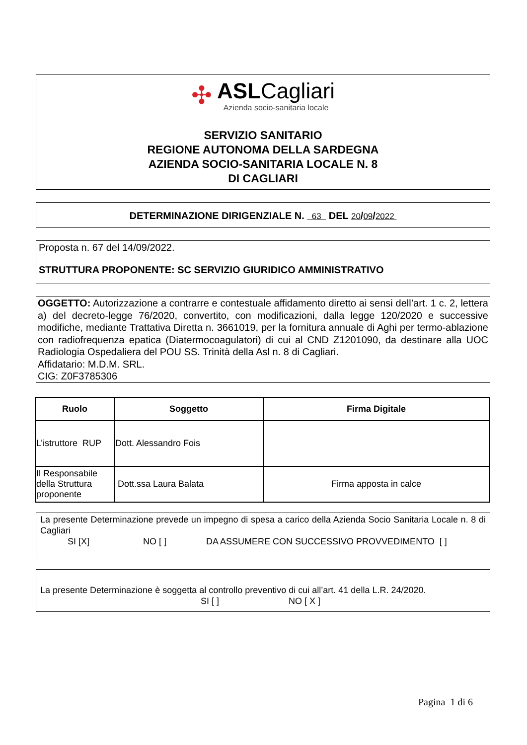✣
ASLCagliari
Azienda socio-sanitaria locale
SERVIZIO SANITARIO
REGIONE AUTONOMA DELLA SARDEGNA
AZIENDA SOCIO-SANITARIA LOCALE N. 8
DI CAGLIARI
DETERMINAZIONE DIRIGENZIALE N. 63 DEL 20/09/2022
Proposta n. 67 del 14/09/2022.
STRUTTURA PROPONENTE: SC SERVIZIO GIURIDICO AMMINISTRATIVO
OGGETTO: Autorizzazione a contrarre e contestuale affidamento diretto ai sensi dell’art. 1 c. 2, lettera a) del decreto-legge 76/2020, convertito, con modificazioni, dalla legge 120/2020 e successive modifiche, mediante Trattativa Diretta n. 3661019, per la fornitura annuale di Aghi per termo-ablazione con radiofrequenza epatica (Diatermocoagulatori) di cui al CND Z1201090, da destinare alla UOC Radiologia Ospedaliera del POU SS. Trinità della Asl n. 8 di Cagliari.
Affidatario: M.D.M. SRL.
CIG: Z0F3785306
| Ruolo | Soggetto | Firma Digitale |
| --- | --- | --- |
| L’istruttore RUP | Dott. Alessandro Fois | |
| Il Responsabile della Struttura proponente | Dott.ssa Laura Balata | Firma apposta in calce |
La presente Determinazione prevede un impegno di spesa a carico della Azienda Socio Sanitaria Locale n. 8 di Cagliari
SI [X] NO [ ] DA ASSUMERE CON SUCCESSIVO PROVVEDIMENTO [ ]
La presente Determinazione è soggetta al controllo preventivo di cui all’art. 41 della L.R. 24/2020.
SI [ ] NO [ X ]
Pagina 1 di 6